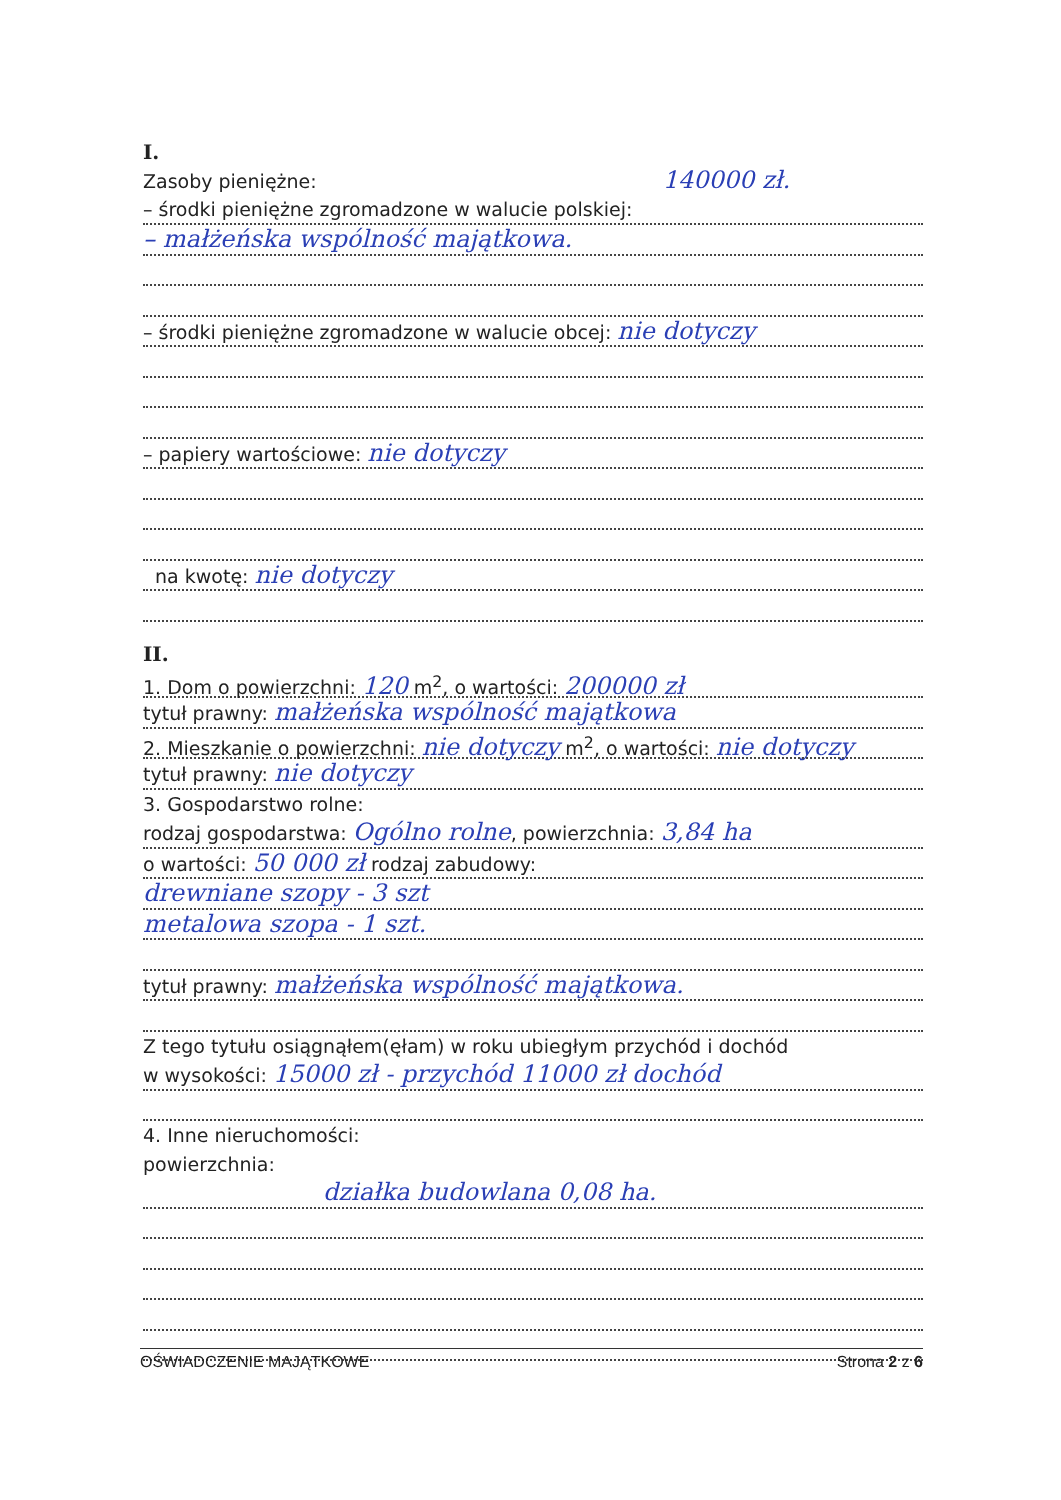I.
Zasoby pieniężne: 140000 zł.
– środki pieniężne zgromadzone w walucie polskiej:
– małżeńska wspólność majątkowa.
– środki pieniężne zgromadzone w walucie obcej: nie dotyczy
– papiery wartościowe: nie dotyczy
na kwotę: nie dotyczy
II.
1. Dom o powierzchni: 120 m<sup>2</sup>, o wartości: 200000 zł
tytuł prawny: małżeńska wspólność majątkowa
2. Mieszkanie o powierzchni: nie dotyczy m<sup>2</sup>, o wartości: nie dotyczy
tytuł prawny: nie dotyczy
3. Gospodarstwo rolne:
rodzaj gospodarstwa: Ogólno rolne, powierzchnia: 3,84 ha
o wartości: 50 000 zł rodzaj zabudowy:
drewniane szopy - 3 szt
metalowa szopa - 1 szt.
tytuł prawny: małżeńska wspólność majątkowa.
Z tego tytułu osiągnąłem(ęłam) w roku ubiegłym przychód i dochód
w wysokości: 15000 zł - przychód 11000 zł dochód
4. Inne nieruchomości:
powierzchnia:
działka budowlana 0,08 ha.
OŚWIADCZENIE MAJĄTKOWE Strona 2 z 6